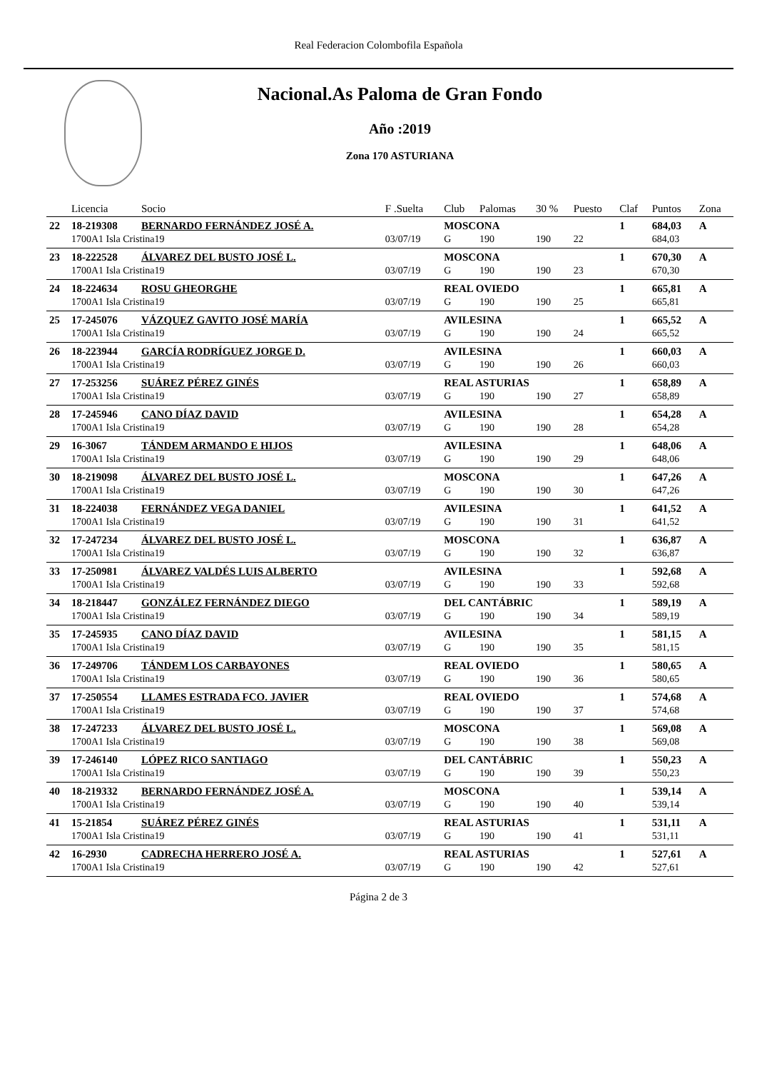Real Federacion Colombofila Española
Nacional.As Paloma de Gran Fondo
Año :2019
Zona 170 ASTURIANA
| | Licencia | Socio | F .Suelta | Club | Palomas | 30 % | Puesto | Claf | Puntos | Zona |
| --- | --- | --- | --- | --- | --- | --- | --- | --- | --- | --- |
| 22 | 18-219308 | BERNARDO FERNÁNDEZ JOSÉ A. | | MOSCONA | | | | 1 | 684,03 | A |
| | 1700A1 Isla Cristina19 | | 03/07/19 | G | 190 | 190 | 22 | | 684,03 | |
| 23 | 18-222528 | ÁLVAREZ DEL BUSTO JOSÉ L. | | MOSCONA | | | | 1 | 670,30 | A |
| | 1700A1 Isla Cristina19 | | 03/07/19 | G | 190 | 190 | 23 | | 670,30 | |
| 24 | 18-224634 | ROSU GHEORGHE | | REAL OVIEDO | | | | 1 | 665,81 | A |
| | 1700A1 Isla Cristina19 | | 03/07/19 | G | 190 | 190 | 25 | | 665,81 | |
| 25 | 17-245076 | VÁZQUEZ GAVITO JOSÉ MARÍA | | AVILESINA | | | | 1 | 665,52 | A |
| | 1700A1 Isla Cristina19 | | 03/07/19 | G | 190 | 190 | 24 | | 665,52 | |
| 26 | 18-223944 | GARCÍA RODRÍGUEZ JORGE D. | | AVILESINA | | | | 1 | 660,03 | A |
| | 1700A1 Isla Cristina19 | | 03/07/19 | G | 190 | 190 | 26 | | 660,03 | |
| 27 | 17-253256 | SUÁREZ PÉREZ GINÉS | | REAL ASTURIAS | | | | 1 | 658,89 | A |
| | 1700A1 Isla Cristina19 | | 03/07/19 | G | 190 | 190 | 27 | | 658,89 | |
| 28 | 17-245946 | CANO DÍAZ DAVID | | AVILESINA | | | | 1 | 654,28 | A |
| | 1700A1 Isla Cristina19 | | 03/07/19 | G | 190 | 190 | 28 | | 654,28 | |
| 29 | 16-3067 | TÁNDEM ARMANDO E HIJOS | | AVILESINA | | | | 1 | 648,06 | A |
| | 1700A1 Isla Cristina19 | | 03/07/19 | G | 190 | 190 | 29 | | 648,06 | |
| 30 | 18-219098 | ÁLVAREZ DEL BUSTO JOSÉ L. | | MOSCONA | | | | 1 | 647,26 | A |
| | 1700A1 Isla Cristina19 | | 03/07/19 | G | 190 | 190 | 30 | | 647,26 | |
| 31 | 18-224038 | FERNÁNDEZ VEGA DANIEL | | AVILESINA | | | | 1 | 641,52 | A |
| | 1700A1 Isla Cristina19 | | 03/07/19 | G | 190 | 190 | 31 | | 641,52 | |
| 32 | 17-247234 | ÁLVAREZ DEL BUSTO JOSÉ L. | | MOSCONA | | | | 1 | 636,87 | A |
| | 1700A1 Isla Cristina19 | | 03/07/19 | G | 190 | 190 | 32 | | 636,87 | |
| 33 | 17-250981 | ÁLVAREZ VALDÉS LUIS ALBERTO | | AVILESINA | | | | 1 | 592,68 | A |
| | 1700A1 Isla Cristina19 | | 03/07/19 | G | 190 | 190 | 33 | | 592,68 | |
| 34 | 18-218447 | GONZÁLEZ FERNÁNDEZ DIEGO | | DEL CANTÁBRIC | | | | 1 | 589,19 | A |
| | 1700A1 Isla Cristina19 | | 03/07/19 | G | 190 | 190 | 34 | | 589,19 | |
| 35 | 17-245935 | CANO DÍAZ DAVID | | AVILESINA | | | | 1 | 581,15 | A |
| | 1700A1 Isla Cristina19 | | 03/07/19 | G | 190 | 190 | 35 | | 581,15 | |
| 36 | 17-249706 | TÁNDEM LOS CARBAYONES | | REAL OVIEDO | | | | 1 | 580,65 | A |
| | 1700A1 Isla Cristina19 | | 03/07/19 | G | 190 | 190 | 36 | | 580,65 | |
| 37 | 17-250554 | LLAMES ESTRADA FCO. JAVIER | | REAL OVIEDO | | | | 1 | 574,68 | A |
| | 1700A1 Isla Cristina19 | | 03/07/19 | G | 190 | 190 | 37 | | 574,68 | |
| 38 | 17-247233 | ÁLVAREZ DEL BUSTO JOSÉ L. | | MOSCONA | | | | 1 | 569,08 | A |
| | 1700A1 Isla Cristina19 | | 03/07/19 | G | 190 | 190 | 38 | | 569,08 | |
| 39 | 17-246140 | LÓPEZ RICO SANTIAGO | | DEL CANTÁBRIC | | | | 1 | 550,23 | A |
| | 1700A1 Isla Cristina19 | | 03/07/19 | G | 190 | 190 | 39 | | 550,23 | |
| 40 | 18-219332 | BERNARDO FERNÁNDEZ JOSÉ A. | | MOSCONA | | | | 1 | 539,14 | A |
| | 1700A1 Isla Cristina19 | | 03/07/19 | G | 190 | 190 | 40 | | 539,14 | |
| 41 | 15-21854 | SUÁREZ PÉREZ GINÉS | | REAL ASTURIAS | | | | 1 | 531,11 | A |
| | 1700A1 Isla Cristina19 | | 03/07/19 | G | 190 | 190 | 41 | | 531,11 | |
| 42 | 16-2930 | CADRECHA HERRERO JOSÉ A. | | REAL ASTURIAS | | | | 1 | 527,61 | A |
| | 1700A1 Isla Cristina19 | | 03/07/19 | G | 190 | 190 | 42 | | 527,61 | |
Página 2 de 3